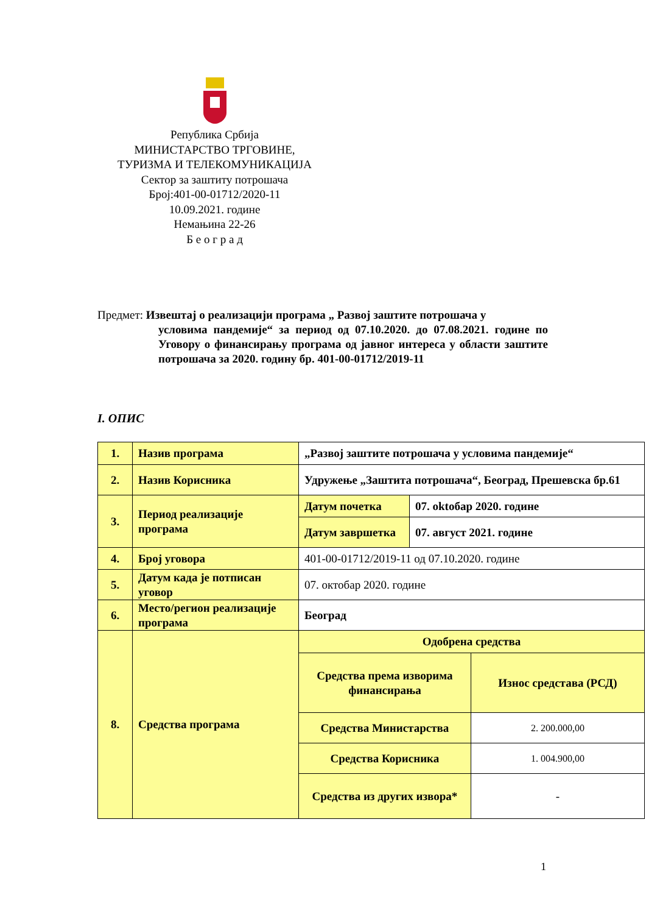Република Србија
МИНИСТАРСТВО ТРГОВИНЕ,
ТУРИЗМА И ТЕЛЕКОМУНИКАЦИЈА
Сектор за заштиту потрошача
Број:401-00-01712/2020-11
10.09.2021. године
Немањина 22-26
Б е о г р а д
Предмет: Извештај о реализацији програма „ Развој заштите потрошача у
условима пандемије“ за период од 07.10.2020. до 07.08.2021. године по Уговору о финансирању програма од јавног интереса у области заштите потрошача за 2020. годину бр. 401-00-01712/2019-11
I. ОПИС
| 1. | Назив програма | „Развој заштите потрошача у условима пандемије“ | | |
| 2. | Назив Корисника | Удружење „Заштита потрошача“, Београд, Прешевска бр.61 | | |
| 3. | Период реализације програма | Датум почетка | 07. oktобар 2020. године | |
| | | Датум завршетка | 07. август 2021. године | |
| 4. | Број уговора | 401-00-01712/2019-11 од 07.10.2020. године | | |
| 5. | Датум када је потписан уговор | 07. октобар 2020. године | | |
| 6. | Место/регион реализације програма | Београд | | |
| 8. | Средства програма | Одобрена средства | | |
| | | Средства према изворима финансирања | | Износ средстава (РСД) |
| | | Средства Министарства | | 2. 200.000,00 |
| | | Средства Корисника | | 1. 004.900,00 |
| | | Средства из других извора* | | - |
1